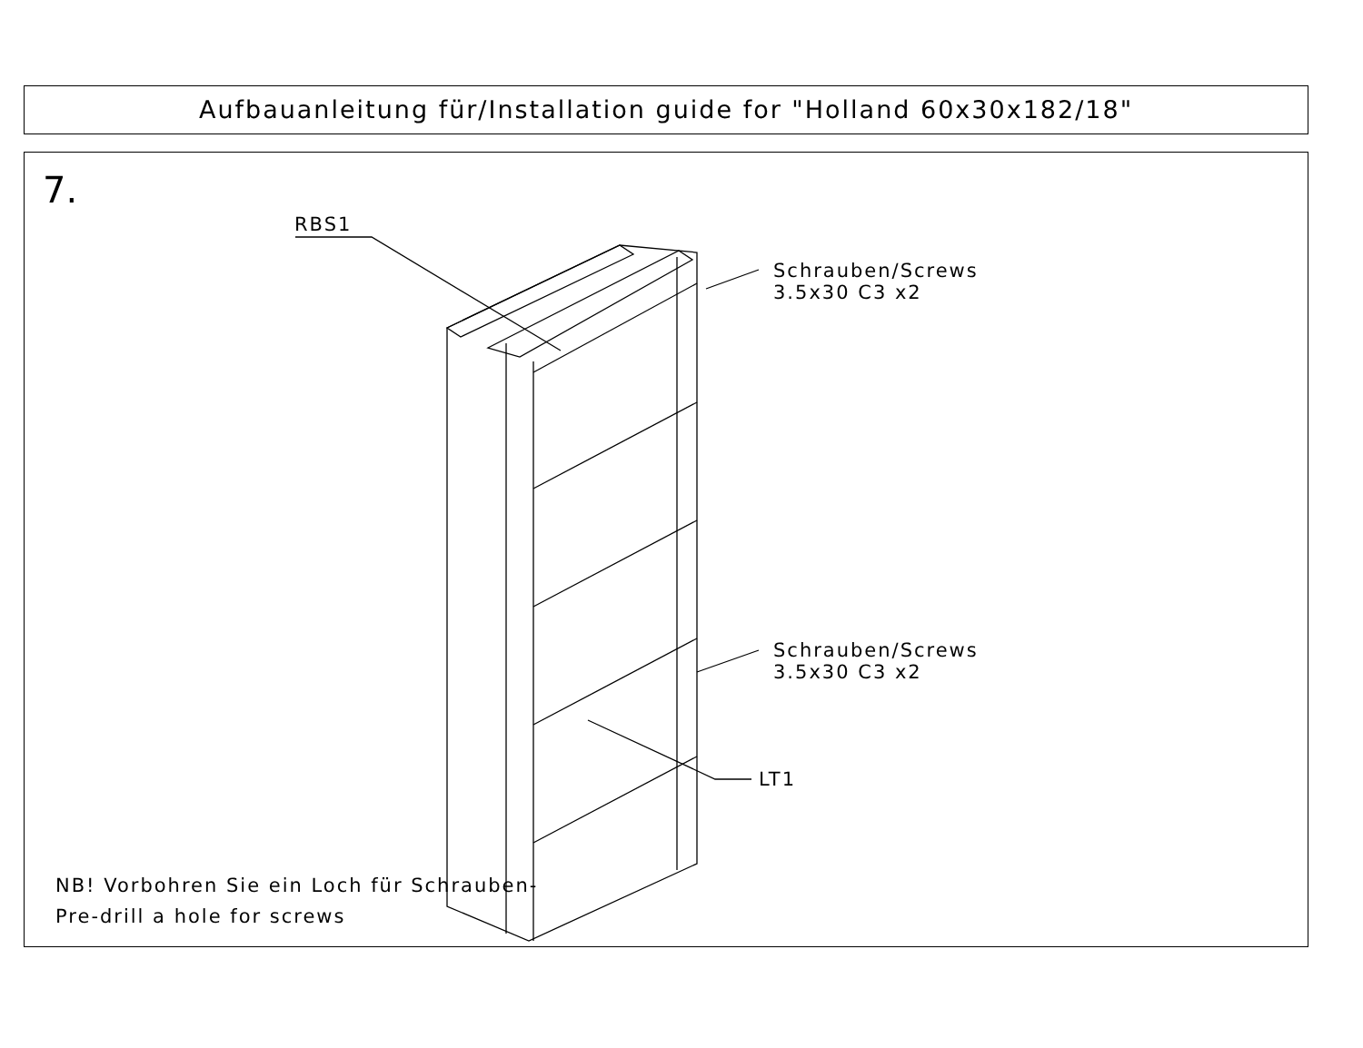Aufbauanleitung für/Installation guide for "Holland 60x30x182/18"
7.
RBS1
Schrauben/Screws
3.5x30 C3 x2
Schrauben/Screws
3.5x30 C3 x2
LT1
NB! Vorbohren Sie ein Loch für Schrauben-
Pre-drill a hole for screws